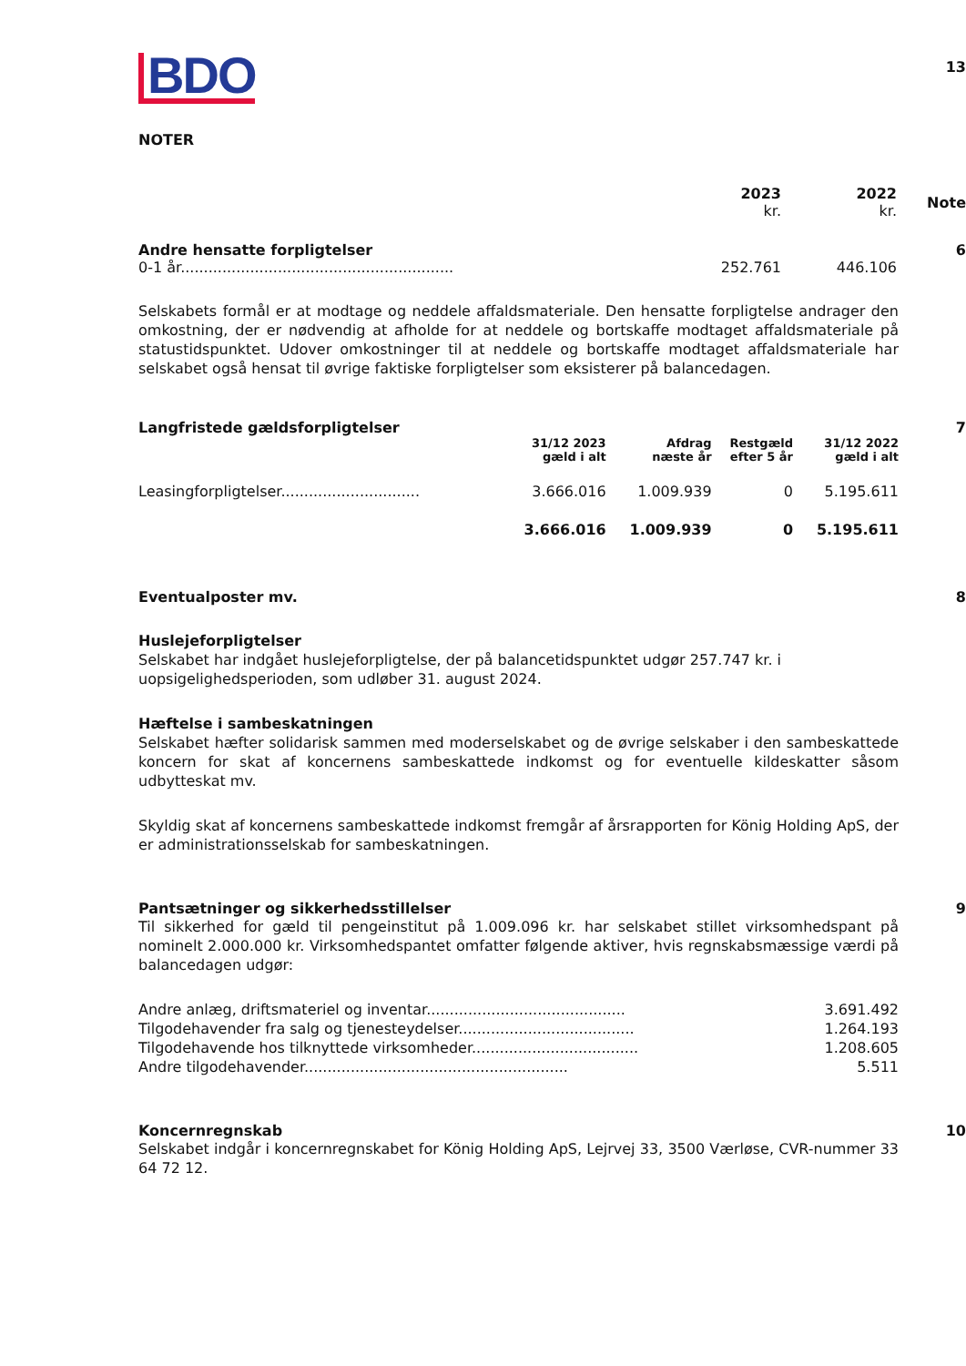13
BDO
NOTER
| | 2023 kr. | 2022 kr. | Note |
| --- | --- | --- | --- |
| Andre hensatte forpligtelser | | | 6 |
| 0-1 år........................................................... | 252.761 | 446.106 | |
Selskabets formål er at modtage og neddele affaldsmateriale. Den hensatte forpligtelse andrager den omkostning, der er nødvendig at afholde for at neddele og bortskaffe modtaget affaldsmateriale på statustidspunktet. Udover omkostninger til at neddele og bortskaffe modtaget affaldsmateriale har selskabet også hensat til øvrige faktiske forpligtelser som eksisterer på balancedagen.
Langfristede gældsforpligtelser 7
| | 31/12 2023 gæld i alt | Afdrag næste år | Restgæld efter 5 år | 31/12 2022 gæld i alt |
| --- | --- | --- | --- | --- |
| Leasingforpligtelser.............................. | 3.666.016 | 1.009.939 | 0 | 5.195.611 |
| | 3.666.016 | 1.009.939 | 0 | 5.195.611 |
Eventualposter mv. 8
Huslejeforpligtelser
Selskabet har indgået huslejeforpligtelse, der på balancetidspunktet udgør 257.747 kr. i uopsigelighedsperioden, som udløber 31. august 2024.
Hæftelse i sambeskatningen
Selskabet hæfter solidarisk sammen med moderselskabet og de øvrige selskaber i den sambeskattede koncern for skat af koncernens sambeskattede indkomst og for eventuelle kildeskatter såsom udbytteskat mv.
Skyldig skat af koncernens sambeskattede indkomst fremgår af årsrapporten for König Holding ApS, der er administrationsselskab for sambeskatningen.
Pantsætninger og sikkerhedsstillelser 9
Til sikkerhed for gæld til pengeinstitut på 1.009.096 kr. har selskabet stillet virksomhedspant på nominelt 2.000.000 kr. Virksomhedspantet omfatter følgende aktiver, hvis regnskabsmæssige værdi på balancedagen udgør:
| Andre anlæg, driftsmateriel og inventar........................................... | 3.691.492 |
| Tilgodehavender fra salg og tjenesteydelser...................................... | 1.264.193 |
| Tilgodehavende hos tilknyttede virksomheder.................................... | 1.208.605 |
| Andre tilgodehavender......................................................... | 5.511 |
Koncernregnskab 10
Selskabet indgår i koncernregnskabet for König Holding ApS, Lejrvej 33, 3500 Værløse, CVR-nummer 33 64 72 12.